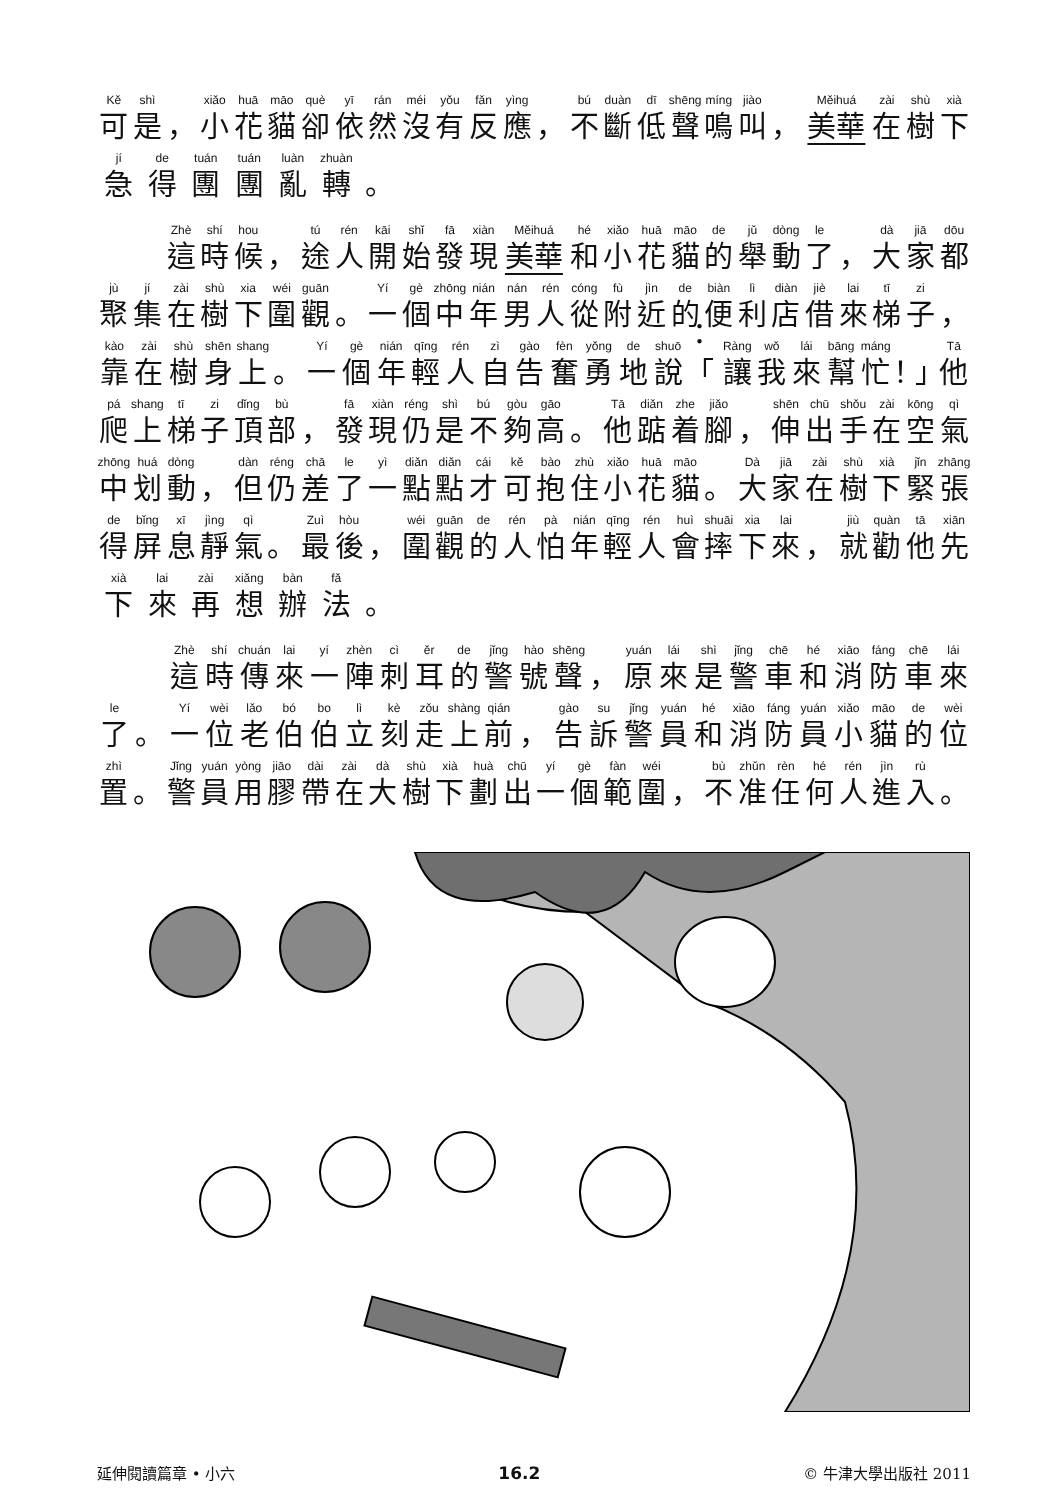Kě 可 shì 是 ， xiǎo 小 huā 花 māo 貓 què 卻 yī 依 rán 然 méi 沒 yǒu 有 fǎn 反 yìng 應 ， bú 不 duàn 斷 dī 低 shēng 聲 míng 鳴 jiào 叫 ， Měihuá 美華 zài 在 shù 樹 xià 下
jí 急 de 得 tuán 團 tuán 團 luàn 亂 zhuàn 轉 。
Zhè 這 shí 時 hou 候 ， tú 途 rén 人 kāi 開 shǐ 始 fā 發 xiàn 現 Měihuá 美華 hé 和 xiǎo 小 huā 花 māo 貓 de 的 jǔ 舉 dòng 動 le 了 ， dà 大 jiā 家 dōu 都
jù 聚 jí 集 zài 在 shù 樹 xia 下 wéi 圍 guān 觀 。 Yí 一 gè 個 zhōng 中 nián 年 nán 男 rén 人 cóng 從 fù 附 jìn 近 de 的 biàn 便 lì 利 diàn 店 jiè 借 lai 來 tī 梯 zi 子 ，
kào 靠 zài 在 shù 樹 shēn 身 shang 上 。 Yí 一 gè 個 nián 年 qīng 輕 rén 人 zì 自 gào 告 fèn 奮 yǒng 勇 de 地 shuō 說 ：「 Ràng 讓 wǒ 我 lái 來 bāng 幫 máng 忙 ！」 Tā 他
pá 爬 shang 上 tī 梯 zi 子 dǐng 頂 bù 部 ， fā 發 xiàn 現 réng 仍 shì 是 bú 不 gòu 夠 gāo 高 。 Tā 他 diǎn 踮 zhe 着 jiǎo 腳 ， shēn 伸 chū 出 shǒu 手 zài 在 kōng 空 qì 氣
zhōng 中 huá 划 dòng 動 ， dàn 但 réng 仍 chā 差 le 了 yì 一 diǎn 點 diǎn 點 cái 才 kě 可 bào 抱 zhù 住 xiǎo 小 huā 花 māo 貓 。 Dà 大 jiā 家 zài 在 shù 樹 xià 下 jǐn 緊 zhāng 張
de 得 bǐng 屏 xī 息 jìng 靜 qì 氣 。 Zuì 最 hòu 後 ， wéi 圍 guān 觀 de 的 rén 人 pà 怕 nián 年 qīng 輕 rén 人 huì 會 shuāi 摔 xia 下 lai 來 ， jiù 就 quàn 勸 tā 他 xiān 先
xià 下 lai 來 zài 再 xiǎng 想 bàn 辦 fǎ 法 。
Zhè 這 shí 時 chuán 傳 lai 來 yí 一 zhèn 陣 cì 刺 ěr 耳 de 的 jǐng 警 hào 號 shēng 聲 ， yuán 原 lái 來 shì 是 jǐng 警 chē 車 hé 和 xiāo 消 fáng 防 chē 車 lái 來
le 了 。 Yí 一 wèi 位 lǎo 老 bó 伯 bo 伯 lì 立 kè 刻 zǒu 走 shàng 上 qián 前 ， gào 告 su 訴 jǐng 警 yuán 員 hé 和 xiāo 消 fáng 防 yuán 員 xiǎo 小 māo 貓 de 的 wèi 位
zhì 置 。 Jǐng 警 yuán 員 yòng 用 jiāo 膠 dài 帶 zài 在 dà 大 shù 樹 xià 下 huà 劃 chū 出 yí 一 gè 個 fàn 範 wéi 圍 ， bù 不 zhǔn 准 rèn 任 hé 何 rén 人 jìn 進 rù 入 。
延伸閱讀篇章 • 小六 16.2 © 牛津大學出版社 2011